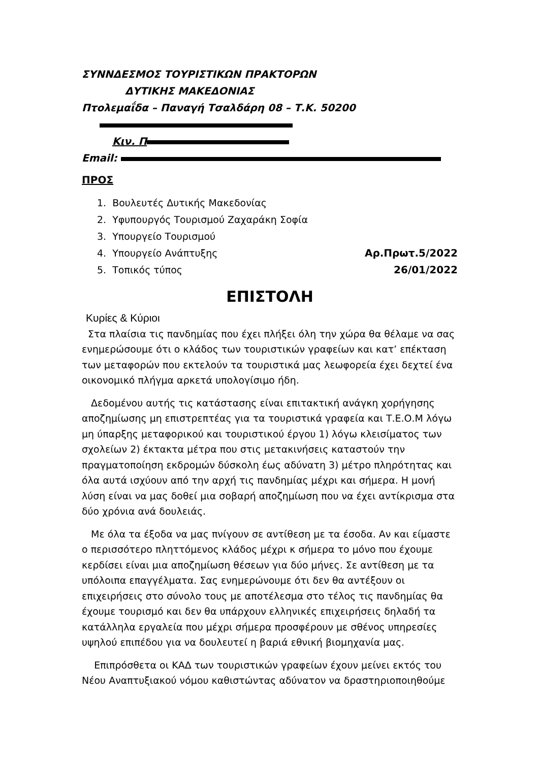ΣΥΝΝΔΕΣΜΟΣ ΤΟΥΡΙΣΤΙΚΩΝ ΠΡΑΚΤΟΡΩΝ
ΔΥΤΙΚΗΣ ΜΑΚΕΔΟΝΙΑΣ
Πτολεμαΐδα – Παναγή Τσαλδάρη 08 – Τ.Κ. 50200
Κιν. Π
Email:
ΠΡΟΣ
1. Βουλευτές Δυτικής Μακεδονίας
2. Υφυπουργός Τουρισμού Ζαχαράκη Σοφία
3. Υπουργείο Τουρισμού
4. Υπουργείο Ανάπτυξης Αρ.Πρωτ.5/2022
5. Τοπικός τύπος 26/01/2022
ΕΠΙΣΤΟΛΗ
Κυρίες & Κύριοι
Στα πλαίσια τις πανδημίας που έχει πλήξει όλη την χώρα θα θέλαμε να σας ενημερώσουμε ότι ο κλάδος των τουριστικών γραφείων και κατ’ επέκταση των μεταφορών που εκτελούν τα τουριστικά μας λεωφορεία έχει δεχτεί ένα οικονομικό πλήγμα αρκετά υπολογίσιμο ήδη.
Δεδομένου αυτής τις κατάστασης είναι επιτακτική ανάγκη χορήγησης αποζημίωσης μη επιστρεπτέας για τα τουριστικά γραφεία και Τ.Ε.Ο.Μ λόγω μη ύπαρξης μεταφορικού και τουριστικού έργου 1) λόγω κλεισίματος των σχολείων 2) έκτακτα μέτρα που στις μετακινήσεις καταστούν την πραγματοποίηση εκδρομών δύσκολη έως αδύνατη 3) μέτρο πληρότητας και όλα αυτά ισχύουν από την αρχή τις πανδημίας μέχρι και σήμερα. Η μονή λύση είναι να μας δοθεί μια σοβαρή αποζημίωση που να έχει αντίκρισμα στα δύο χρόνια ανά δουλειάς.
Με όλα τα έξοδα να μας πνίγουν σε αντίθεση με τα έσοδα. Αν και είμαστε ο περισσότερο πληττόμενος κλάδος μέχρι κ σήμερα το μόνο που έχουμε κερδίσει είναι μια αποζημίωση θέσεων για δύο μήνες. Σε αντίθεση με τα υπόλοιπα επαγγέλματα. Σας ενημερώνουμε ότι δεν θα αντέξουν οι επιχειρήσεις στο σύνολο τους με αποτέλεσμα στο τέλος τις πανδημίας θα έχουμε τουρισμό και δεν θα υπάρχουν ελληνικές επιχειρήσεις δηλαδή τα κατάλληλα εργαλεία που μέχρι σήμερα προσφέρουν με σθένος υπηρεσίες υψηλού επιπέδου για να δουλευτεί η βαριά εθνική βιομηχανία μας.
Επιπρόσθετα οι ΚΑΔ των τουριστικών γραφείων έχουν μείνει εκτός του Νέου Αναπτυξιακού νόμου καθιστώντας αδύνατον να δραστηριοποιηθούμε